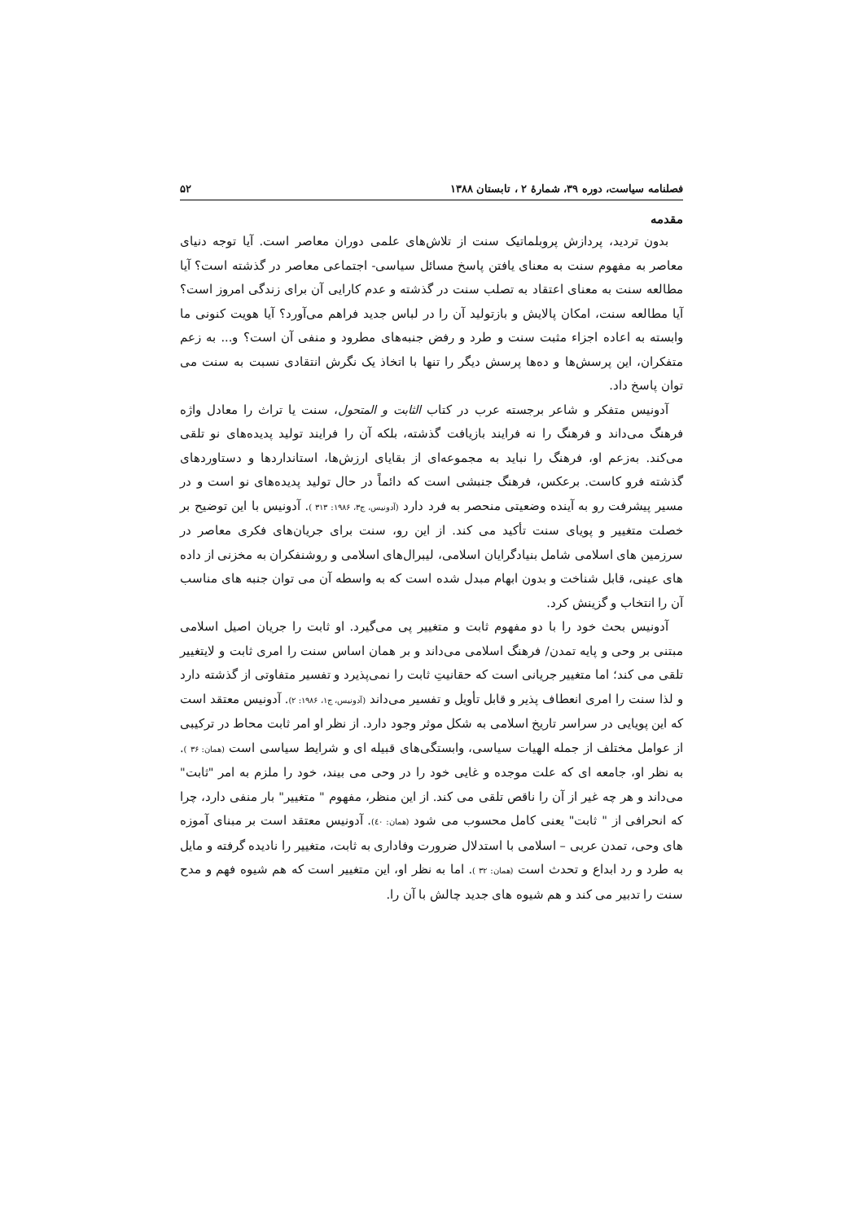فصلنامه سیاست، دوره ۳۹، شمارهٔ ۲ ، تابستان ۱۳۸۸ ۵۲
مقدمه
بدون تردید، پردازش پروبلماتیک سنت از تلاش‌های علمی دوران معاصر است. آیا توجه دنیای معاصر به مفهوم سنت به معنای یافتن پاسخ مسائل سیاسی- اجتماعی معاصر در گذشته است؟ آیا مطالعه سنت به معنای اعتقاد به تصلب سنت در گذشته و عدم کارایی آن برای زندگی امروز است؟ آیا مطالعه سنت، امکان پالایش و بازتولید آن را در لباس جدید فراهم می‌آورد؟ آیا هویت کنونی ما وابسته به اعاده اجزاء مثبت سنت و طرد و رفض جنبه‌های مطرود و منفی آن است؟ و... به زعم متفکران، این پرسش‌ها و ده‌ها پرسش دیگر را تنها با اتخاذ یک نگرش انتقادی نسبت به سنت می توان پاسخ داد.
آدونیس متفکر و شاعر برجسته عرب در کتاب الثابت و المتحول، سنت یا تراث را معادل واژه فرهنگ می‌داند و فرهنگ را نه فرایند بازیافت گذشته، بلکه آن را فرایند تولید پدیده‌های نو تلقی می‌کند. به‌زعم او، فرهنگ را نباید به مجموعه‌ای از بقایای ارزش‌ها، استانداردها و دستاوردهای گذشته فرو کاست. برعکس، فرهنگ جنبشی است که دائماً در حال تولید پدیده‌های نو است و در مسیر پیشرفت رو به آینده وضعیتی منحصر به فرد دارد (آدونیس، ج۳، ۱۹۸۶: ۳۱۳ ). آدونیس با این توضیح بر خصلت متغییر و پویای سنت تأکید می کند. از این رو، سنت برای جریان‌های فکری معاصر در سرزمین های اسلامی شامل بنیادگرایان اسلامی، لیبرال‌های اسلامی و روشنفکران به مخزنی از داده های عینی، قابل شناخت و بدون ابهام مبدل شده است که به واسطه آن می توان جنبه های مناسب آن را انتخاب و گزینش کرد.
آدونیس بحث خود را با دو مفهوم ثابت و متغییر پی می‌گیرد. او ثابت را جریان اصیل اسلامی مبتنی بر وحی و پایه تمدن/ فرهنگ اسلامی می‌داند و بر همان اساس سنت را امری ثابت و لایتغییر تلقی می کند؛ اما متغییر جریانی است که حقانیتِ ثابت را نمی‌پذیرد و تفسیر متفاوتی از گذشته دارد و لذا سنت را امری انعطاف پذیر و قابل تأویل و تفسیر می‌داند (آدونیس، ج۱، ۱۹۸۶: ۲). آدونیس معتقد است که این پویایی در سراسر تاریخ اسلامی به شکل موثر وجود دارد. از نظر او امر ثابت محاط در ترکیبی از عوامل مختلف از جمله الهیات سیاسی، وابستگی‌های قبیله ای و شرایط سیاسی است (همان: ۳۶ ). به نظر او، جامعه ای که علت موجده و غایی خود را در وحی می بیند، خود را ملزم به امر "ثابت" می‌داند و هر چه غیر از آن را ناقص تلقی می کند. از این منظر، مفهوم " متغییر" بار منفی دارد، چرا که انحرافی از " ثابت" یعنی کامل محسوب می شود (همان: ٤٠). آدونیس معتقد است بر مبنای آموزه های وحی، تمدن عربی – اسلامی با استدلال ضرورت وفاداری به ثابت، متغییر را نادیده گرفته و مایل به طرد و رد ابداع و تحدث است (همان: ۳۲ ). اما به نظر او، این متغییر است که هم شیوه فهم و مدح سنت را تدبیر می کند و هم شیوه های جدید چالش با آن را.